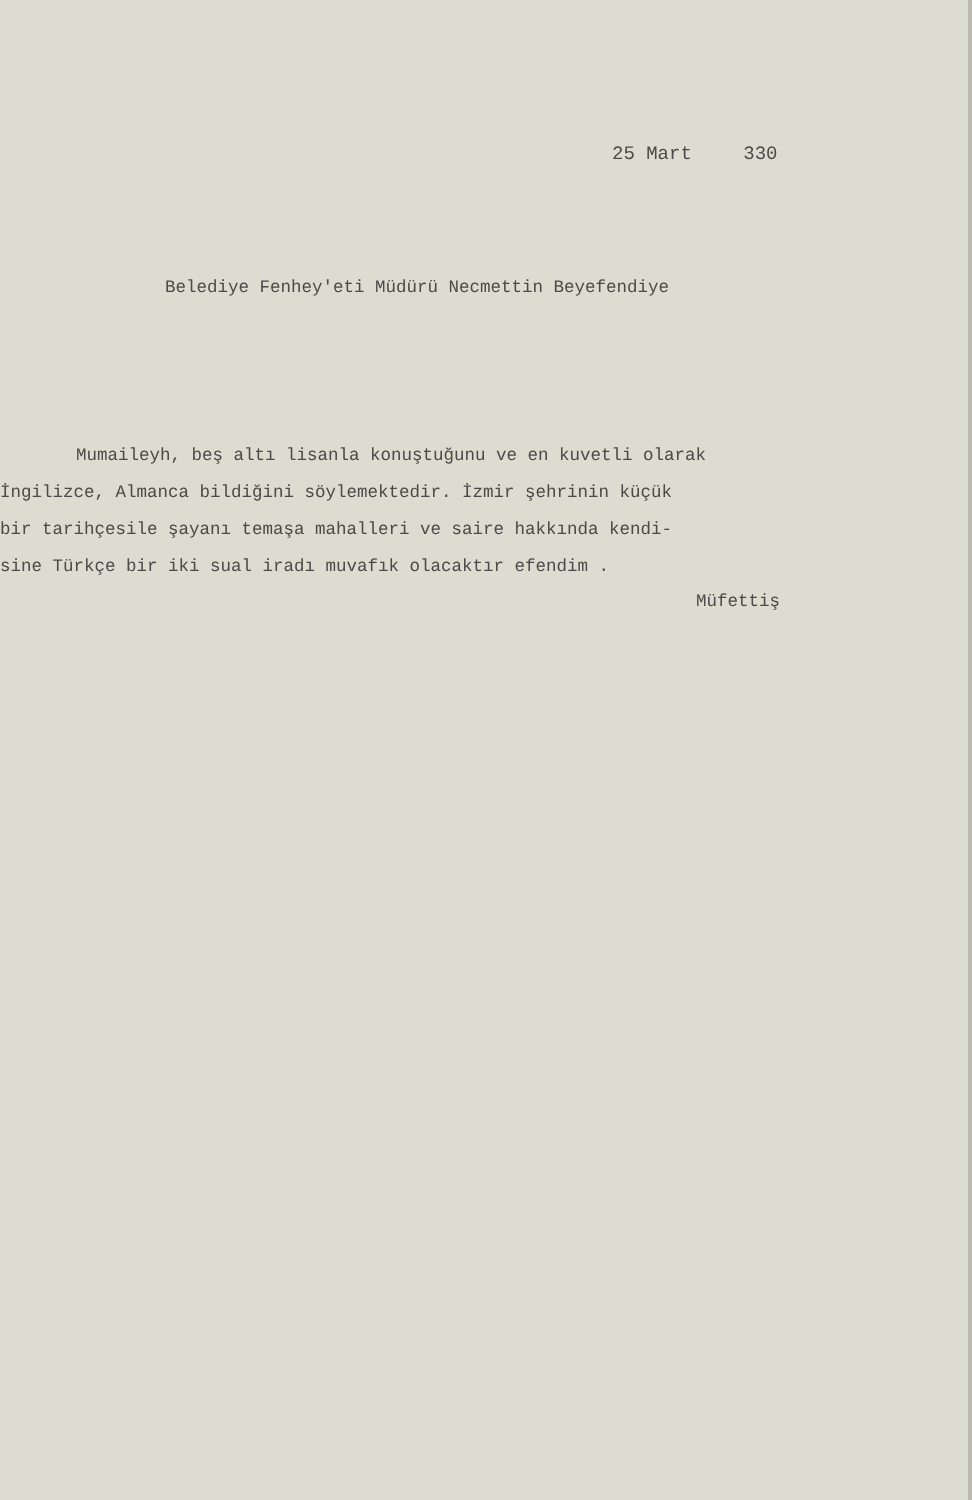25 Mart 330
Belediye Fenhey'eti Müdürü Necmettin Beyefendiye
Mumaileyh, beş altı lisanla konuştuğunu ve en kuvetli olarak
İngilizce, Almanca bildiğini söylemektedir. İzmir şehrinin küçük
bir tarihçesile şayanı temaşa mahalleri ve saire hakkında kendi-
sine Türkçe bir iki sual iradı muvafık olacaktır efendim .
Müfettiş